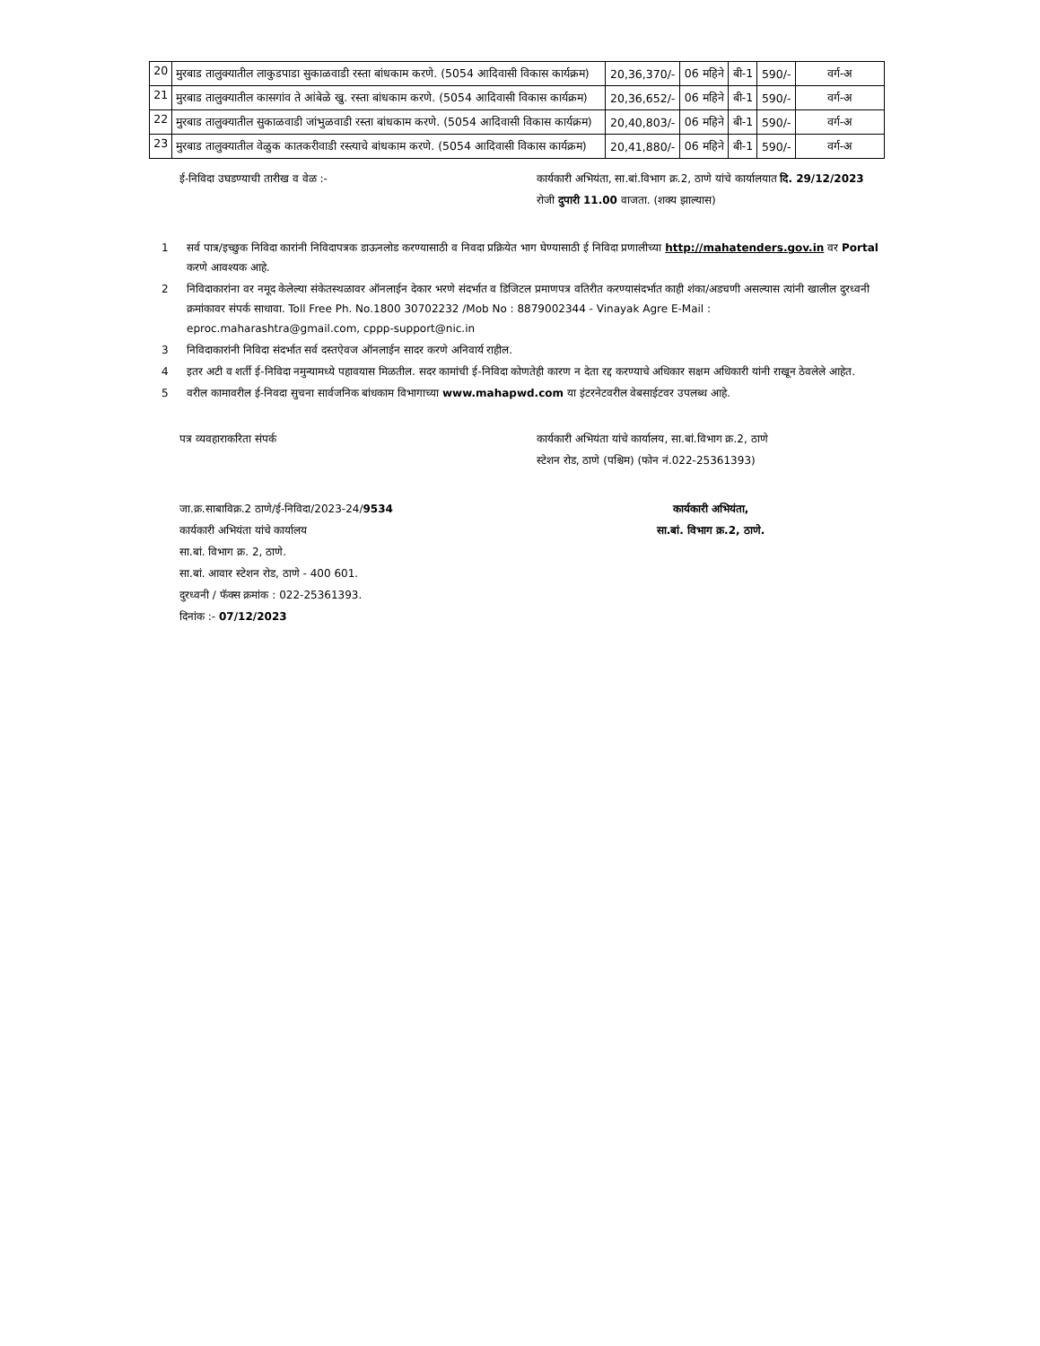| 20 | मुरबाड तालुक्यातील लाकुडपाडा सुकाळवाडी रस्ता बांधकाम करणे. (5054 आदिवासी विकास कार्यक्रम) | 20,36,370/- | 06 महिने | बी-1 | 590/- | वर्ग-अ |
| 21 | मुरबाड तालुक्यातील कासगांव ते आंबेळे खु. रस्ता बांधकाम करणे. (5054 आदिवासी विकास कार्यक्रम) | 20,36,652/- | 06 महिने | बी-1 | 590/- | वर्ग-अ |
| 22 | मुरबाड तालुक्यातील सुकाळवाडी जांभुळवाडी रस्ता बांधकाम करणे. (5054 आदिवासी विकास कार्यक्रम) | 20,40,803/- | 06 महिने | बी-1 | 590/- | वर्ग-अ |
| 23 | मुरबाड तालुक्यातील वेळुक कातकरीवाडी रस्त्याचे बांधकाम करणे. (5054 आदिवासी विकास कार्यक्रम) | 20,41,880/- | 06 महिने | बी-1 | 590/- | वर्ग-अ |
ई-निविदा उघडण्याची तारीख व वेळ :- कार्यकारी अभियंता, सा.बां.विभाग क्र.2, ठाणे यांचे कार्यालयात दि. 29/12/2023 रोजी दुपारी 11.00 वाजता. (शक्य झाल्यास)
1 सर्व पात्र/इच्छुक निविदा कारांनी निविदापत्रक डाऊनलोड करण्यासाठी व निवदा प्रक्रियेत भाग घेण्यासाठी ई निविदा प्रणालीच्या http://mahatenders.gov.in वर Portal करणे आवश्यक आहे.
2 निविदाकारांना वर नमूद केलेल्या संकेतस्थळावर ऑनलाईन देकार भरणे संदर्भात व डिजिटल प्रमाणपत्र वतिरीत करण्यासंदर्भात काही शंका/अडचणी असल्यास त्यांनी खालील दुरध्वनी क्रमांकावर संपर्क साधावा. Toll Free Ph. No.1800 30702232 /Mob No : 8879002344 - Vinayak Agre E-Mail : eproc.maharashtra@gmail.com, cppp-support@nic.in
3 निविदाकारांनी निविदा संदर्भात सर्व दस्तऐवज ऑनलाईन सादर करणे अनिवार्य राहील.
4 इतर अटी व शर्ती ई-निविदा नमुन्यामध्ये पहावयास मिळतील. सदर कामांची ई-निविदा कोणतेही कारण न देता रद्द करण्याचे अधिकार सक्षम अधिकारी यांनी राखून ठेवलेले आहेत.
5 वरील कामावरील ई-निवदा सुचना सार्वजनिक बांधकाम विभागाच्या www.mahapwd.com या इंटरनेटवरील वेबसाईटवर उपलब्ध आहे.
पत्र व्यवहाराकरिता संपर्क कार्यकारी अभियंता यांचे कार्यालय, सा.बां.विभाग क्र.2, ठाणे
स्टेशन रोड, ठाणे (पश्चिम) (फोन नं.022-25361393)
जा.क्र.साबाविक्र.2 ठाणे/ई-निविदा/2023-24/9534
कार्यकारी अभियंता यांचे कार्यालय
सा.बां. विभाग क्र. 2, ठाणे.
सा.बां. आवार स्टेशन रोड, ठाणे - 400 601.
दुरध्वनी / फॅक्स क्रमांक : 022-25361393.
दिनांक :- 07/12/2023
कार्यकारी अभियंता,
सा.बां. विभाग क्र.2, ठाणे.